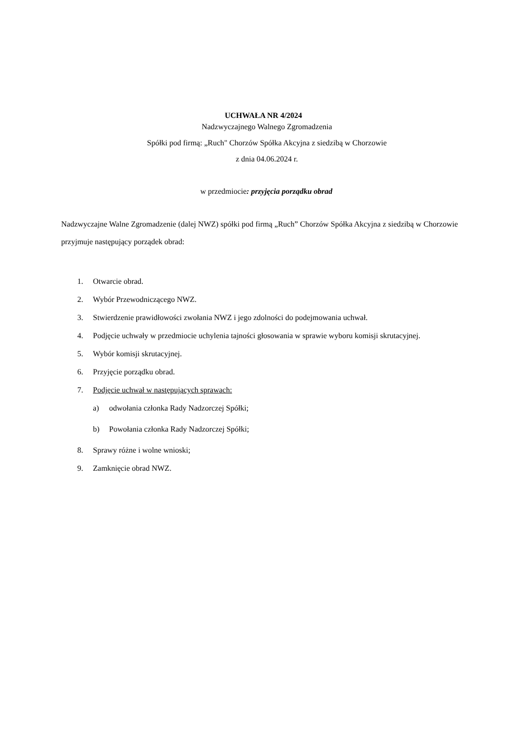UCHWAŁA NR 4/2024
Nadzwyczajnego Walnego Zgromadzenia
Spółki pod firmą: „Ruch" Chorzów Spółka Akcyjna z siedzibą w Chorzowie
z dnia 04.06.2024 r.
w przedmiocie: przyjęcia porządku obrad
Nadzwyczajne Walne Zgromadzenie (dalej NWZ) spółki pod firmą „Ruch” Chorzów Spółka Akcyjna z siedzibą w Chorzowie przyjmuje następujący porządek obrad:
1. Otwarcie obrad.
2. Wybór Przewodniczącego NWZ.
3. Stwierdzenie prawidłowości zwołania NWZ i jego zdolności do podejmowania uchwał.
4. Podjęcie uchwały w przedmiocie uchylenia tajności głosowania w sprawie wyboru komisji skrutacyjnej.
5. Wybór komisji skrutacyjnej.
6. Przyjęcie porządku obrad.
7. Podjęcie uchwał w następujących sprawach:
a) odwołania członka Rady Nadzorczej Spółki;
b) Powołania członka Rady Nadzorczej Spółki;
8. Sprawy różne i wolne wnioski;
9. Zamknięcie obrad NWZ.